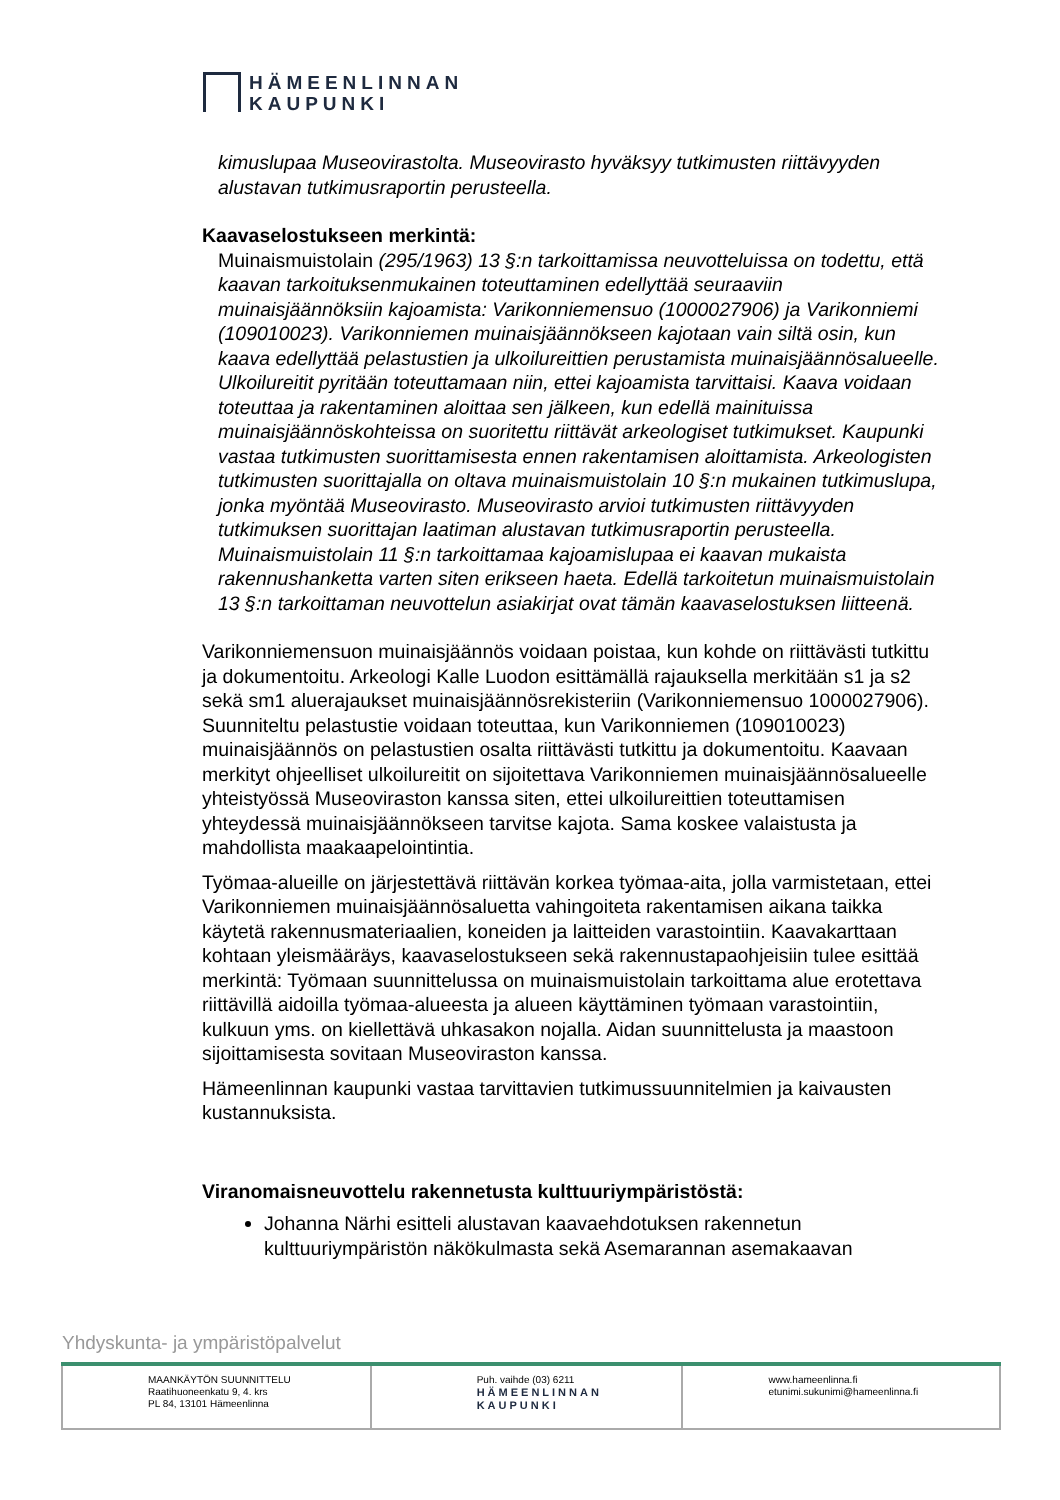HÄMEENLINNAN
KAUPUNKI
kimuslupaa Museovirastolta. Museovirasto hyväksyy tutkimusten riittävyyden alustavan tutkimusraportin perusteella.
Kaavaselostukseen merkintä:
Muinaismuistolain (295/1963) 13 §:n tarkoittamissa neuvotteluissa on todettu, että kaavan tarkoituksenmukainen toteuttaminen edellyttää seuraaviin muinaisjäännöksiin kajoamista: Varikonniemensuo (1000027906) ja Varikonniemi (109010023). Varikonniemen muinaisjäännökseen kajotaan vain siltä osin, kun kaava edellyttää pelastustien ja ulkoilureittien perustamista muinaisjäännösalueelle. Ulkoilureitit pyritään toteuttamaan niin, ettei kajoamista tarvittaisi. Kaava voidaan toteuttaa ja rakentaminen aloittaa sen jälkeen, kun edellä mainituissa muinaisjäännöskohteissa on suoritettu riittävät arkeologiset tutkimukset. Kaupunki vastaa tutkimusten suorittamisesta ennen rakentamisen aloittamista. Arkeologisten tutkimusten suorittajalla on oltava muinaismuistolain 10 §:n mukainen tutkimuslupa, jonka myöntää Museovirasto. Museovirasto arvioi tutkimusten riittävyyden tutkimuksen suorittajan laatiman alustavan tutkimusraportin perusteella. Muinaismuistolain 11 §:n tarkoittamaa kajoamislupaa ei kaavan mukaista rakennushanketta varten siten erikseen haeta. Edellä tarkoitetun muinaismuistolain 13 §:n tarkoittaman neuvottelun asiakirjat ovat tämän kaavaselostuksen liitteenä.
Varikonniemensuon muinaisjäännös voidaan poistaa, kun kohde on riittävästi tutkittu ja dokumentoitu. Arkeologi Kalle Luodon esittämällä rajauksella merkitään s1 ja s2 sekä sm1 aluerajaukset muinaisjäännösrekisteriin (Varikonniemensuo 1000027906). Suunniteltu pelastustie voidaan toteuttaa, kun Varikonniemen (109010023) muinaisjäännös on pelastustien osalta riittävästi tutkittu ja dokumentoitu. Kaavaan merkityt ohjeelliset ulkoilureitit on sijoitettava Varikonniemen muinaisjäännösalueelle yhteistyössä Museoviraston kanssa siten, ettei ulkoilureittien toteuttamisen yhteydessä muinaisjäännökseen tarvitse kajota. Sama koskee valaistusta ja mahdollista maakaapelointintia.
Työmaa-alueille on järjestettävä riittävän korkea työmaa-aita, jolla varmistetaan, ettei Varikonniemen muinaisjäännösaluetta vahingoiteta rakentamisen aikana taikka käytetä rakennusmateriaalien, koneiden ja laitteiden varastointiin. Kaavakarttaan kohtaan yleismääräys, kaavaselostukseen sekä rakennustapaohjeisiin tulee esittää merkintä: Työmaan suunnittelussa on muinaismuistolain tarkoittama alue erotettava riittävillä aidoilla työmaa-alueesta ja alueen käyttäminen työmaan varastointiin, kulkuun yms. on kiellettävä uhkasakon nojalla. Aidan suunnittelusta ja maastoon sijoittamisesta sovitaan Museoviraston kanssa.
Hämeenlinnan kaupunki vastaa tarvittavien tutkimussuunnitelmien ja kaivausten kustannuksista.
Viranomaisneuvottelu rakennetusta kulttuuriympäristöstä:
Johanna Närhi esitteli alustavan kaavaehdotuksen rakennetun kulttuuriympäristön näkökulmasta sekä Asemarannan asemakaavan
Yhdyskunta- ja ympäristöpalvelut
| MAANKÄYTÖN SUUNNITTELU Raatihuoneenkatu 9, 4. krs PL 84, 13101 Hämeenlinna | Puh. vaihde (03) 6211 HÄMEENLINNAN KAUPUNKI | www.hameenlinna.fi etunimi.sukunimi@hameenlinna.fi |